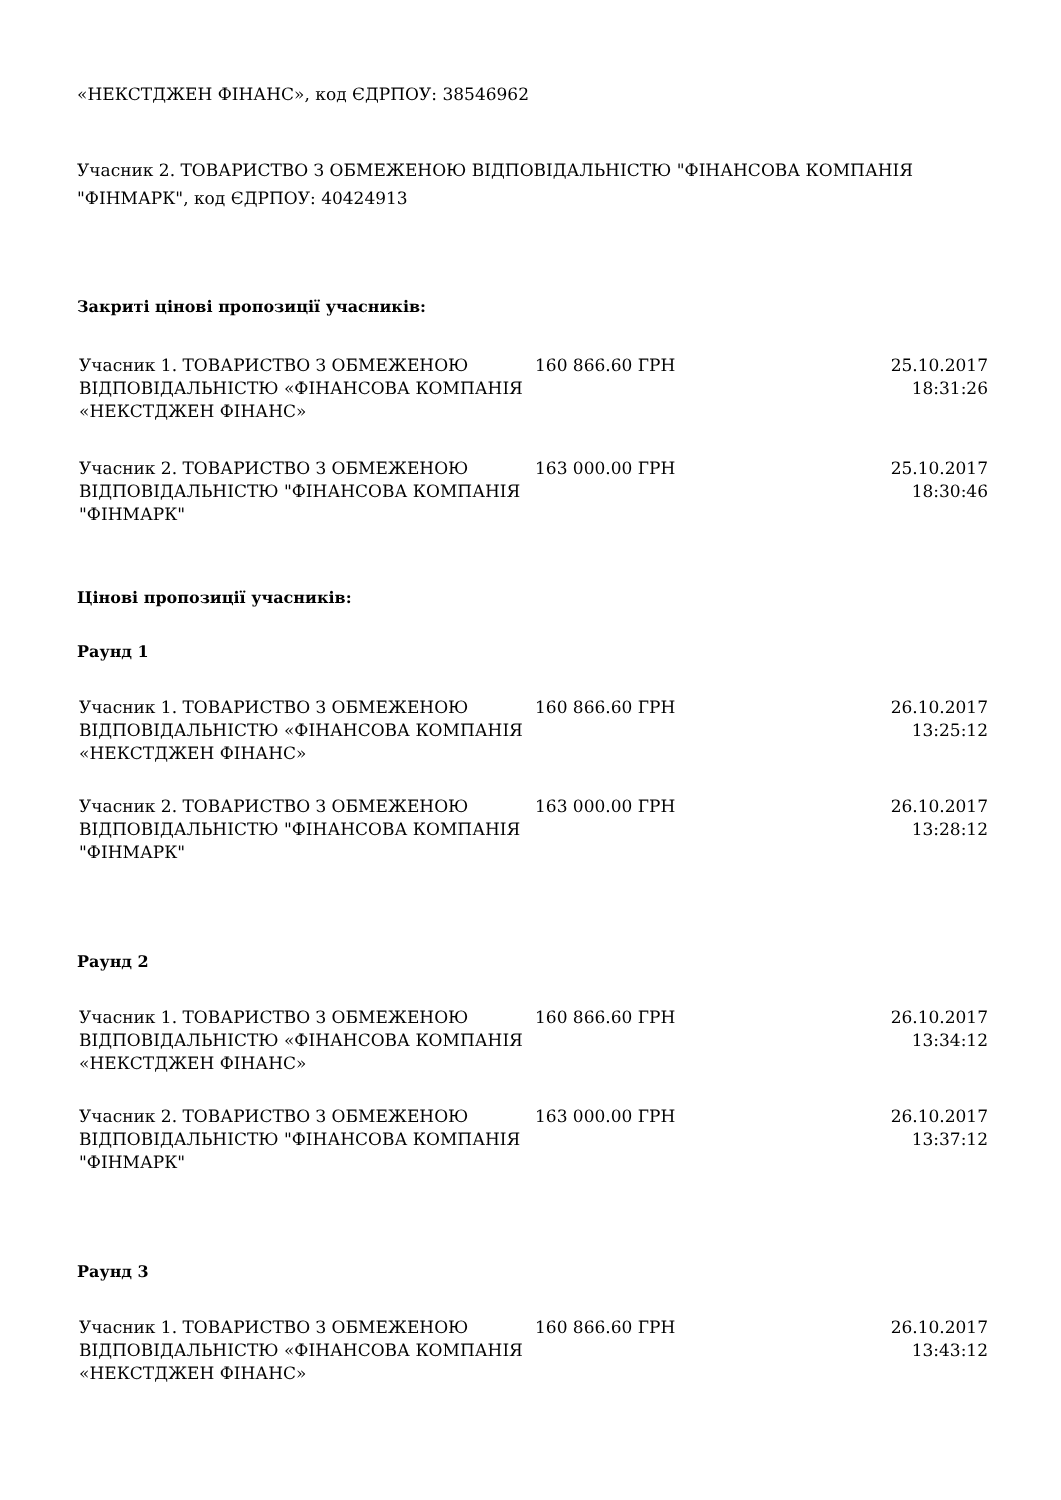«НЕКСТДЖЕН ФІНАНС», код ЄДРПОУ: 38546962
Учасник 2. ТОВАРИСТВО З ОБМЕЖЕНОЮ ВІДПОВІДАЛЬНІСТЮ "ФІНАНСОВА КОМПАНІЯ "ФІНМАРК", код ЄДРПОУ: 40424913
Закриті цінові пропозиції учасників:
| Учасник 1. ТОВАРИСТВО З ОБМЕЖЕНОЮ ВІДПОВІДАЛЬНІСТЮ «ФІНАНСОВА КОМПАНІЯ «НЕКСТДЖЕН ФІНАНС» | 160 866.60 ГРН | 25.10.2017 18:31:26 |
| Учасник 2. ТОВАРИСТВО З ОБМЕЖЕНОЮ ВІДПОВІДАЛЬНІСТЮ "ФІНАНСОВА КОМПАНІЯ "ФІНМАРК" | 163 000.00 ГРН | 25.10.2017 18:30:46 |
Цінові пропозиції учасників:
Раунд 1
| Учасник 1. ТОВАРИСТВО З ОБМЕЖЕНОЮ ВІДПОВІДАЛЬНІСТЮ «ФІНАНСОВА КОМПАНІЯ «НЕКСТДЖЕН ФІНАНС» | 160 866.60 ГРН | 26.10.2017 13:25:12 |
| Учасник 2. ТОВАРИСТВО З ОБМЕЖЕНОЮ ВІДПОВІДАЛЬНІСТЮ "ФІНАНСОВА КОМПАНІЯ "ФІНМАРК" | 163 000.00 ГРН | 26.10.2017 13:28:12 |
Раунд 2
| Учасник 1. ТОВАРИСТВО З ОБМЕЖЕНОЮ ВІДПОВІДАЛЬНІСТЮ «ФІНАНСОВА КОМПАНІЯ «НЕКСТДЖЕН ФІНАНС» | 160 866.60 ГРН | 26.10.2017 13:34:12 |
| Учасник 2. ТОВАРИСТВО З ОБМЕЖЕНОЮ ВІДПОВІДАЛЬНІСТЮ "ФІНАНСОВА КОМПАНІЯ "ФІНМАРК" | 163 000.00 ГРН | 26.10.2017 13:37:12 |
Раунд 3
| Учасник 1. ТОВАРИСТВО З ОБМЕЖЕНОЮ ВІДПОВІДАЛЬНІСТЮ «ФІНАНСОВА КОМПАНІЯ «НЕКСТДЖЕН ФІНАНС» | 160 866.60 ГРН | 26.10.2017 13:43:12 |